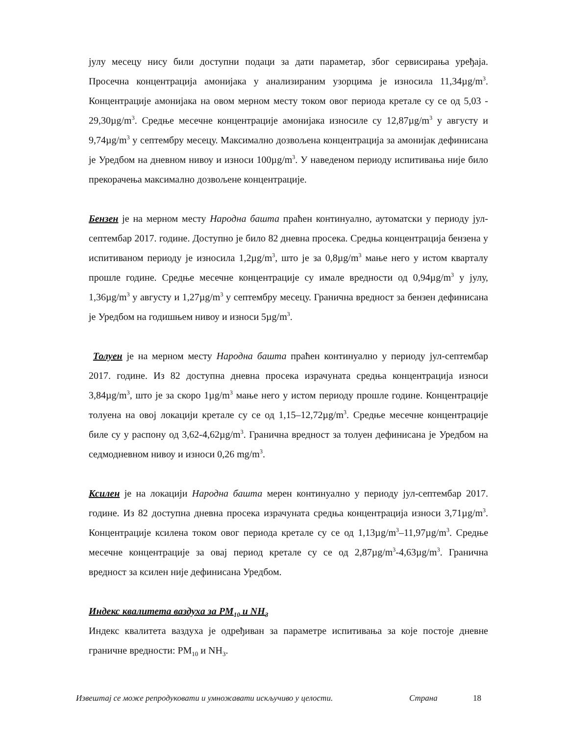јулу месецу нису били доступни подаци за дати параметар, због сервисирања уређаја. Просечна концентрација амонијака у анализираним узорцима је износила 11,34µg/m<sup>3</sup>. Концентрације амонијака на овом мерном месту током овог периода кретале су се од 5,03 - 29,30µg/m<sup>3</sup>. Средње месечне концентрације амонијака износиле су 12,87µg/m<sup>3</sup> у августу и 9,74µg/m<sup>3</sup> у септембру месецу. Максимално дозвољена концентрација за амонијак дефинисана је Уредбом на дневном нивоу и износи 100µg/m<sup>3</sup>. У наведеном периоду испитивања није било прекорачења максимално дозвољене концентрације.
Бензен је на мерном месту Народна башта праћен континуално, аутоматски у периоду јул-септембар 2017. године. Доступно је било 82 дневна просека. Средња концентрација бензена у испитиваном периоду је износила 1,2µg/m<sup>3</sup>, што је за 0,8µg/m<sup>3</sup> мање него у истом кварталу прошле године. Средње месечне концентрације су имале вредности од 0,94µg/m<sup>3</sup> у јулу, 1,36µg/m<sup>3</sup> у августу и 1,27µg/m<sup>3</sup> у септембру месецу. Гранична вредност за бензен дефинисана је Уредбом на годишњем нивоу и износи 5µg/m<sup>3</sup>.
Толуен је на мерном месту Народна башта праћен континуално у периоду јул-септембар 2017. године. Из 82 доступна дневна просека израчуната средња концентрација износи 3,84µg/m<sup>3</sup>, што је за скоро 1µg/m<sup>3</sup> мање него у истом периоду прошле године. Концентрације толуена на овој локацији кретале су се од 1,15–12,72µg/m<sup>3</sup>. Средње месечне концентрације биле су у распону од 3,62-4,62µg/m<sup>3</sup>. Гранична вредност за толуен дефинисана је Уредбом на седмодневном нивоу и износи 0,26 mg/m<sup>3</sup>.
Ксилен је на локацији Народна башта мерен континуално у периоду јул-септембар 2017. године. Из 82 доступна дневна просека израчуната средња концентрација износи 3,71µg/m<sup>3</sup>. Концентрације ксилена током овог периода кретале су се од 1,13µg/m<sup>3</sup>–11,97µg/m<sup>3</sup>. Средње месечне концентрације за овај период кретале су се од 2,87µg/m<sup>3</sup>-4,63µg/m<sup>3</sup>. Гранична вредност за ксилен није дефинисана Уредбом.
Индекс квалитета ваздуха за PM<sub>10</sub> и NH<sub>3</sub>
Индекс квалитета ваздуха је одређиван за параметре испитивања за које постоје дневне граничне вредности: PM<sub>10</sub> и NH<sub>3</sub>.
Извештај се може репродуковати и умножавати искључиво у целости. Страна 18